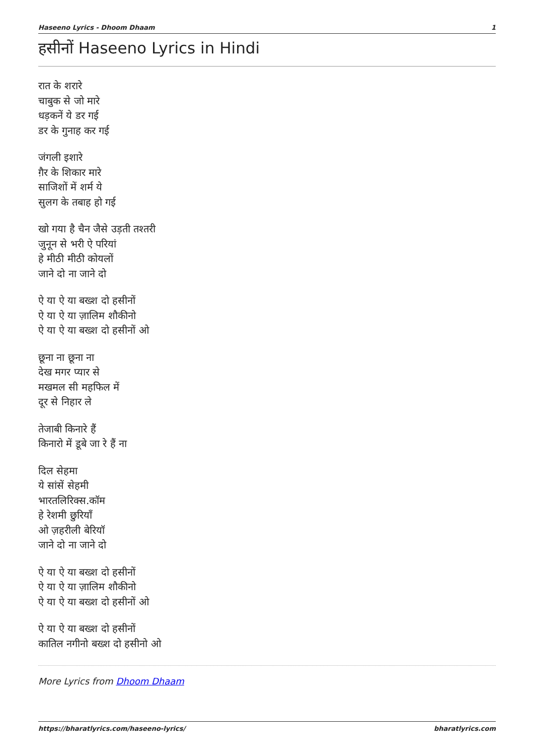Haseeno Lyrics - Dhoom Dhaam 1
हसीनों Haseeno Lyrics in Hindi
रात के शरारे
चाबुक से जो मारे
धड़कनें ये डर गई
डर के गुनाह कर गई
जंगली इशारे
ग़ैर के शिकार मारे
साजिशों में शर्म ये
सुलग के तबाह हो गई
खो गया है चैन जैसे उड़ती तश्तरी
जुनून से भरी ऐ परियां
हे मीठी मीठी कोयलों
जाने दो ना जाने दो
ऐ या ऐ या बख्श दो हसीनों
ऐ या ऐ या ज़ालिम शौकीनो
ऐ या ऐ या बख्श दो हसीनों ओ
छूना ना छूना ना
देख मगर प्यार से
मखमल सी महफिल में
दूर से निहार ले
तेजाबी किनारे हैं
किनारो में डूबे जा रे हैं ना
दिल सेहमा
ये सांसें सेहमी
भारतलिरिक्स.कॉम
हे रेशमी छुरियाँ
ओ ज़हरीली बेरियॉ
जाने दो ना जाने दो
ऐ या ऐ या बख्श दो हसीनों
ऐ या ऐ या ज़ालिम शौकीनो
ऐ या ऐ या बख्श दो हसीनों ओ
ऐ या ऐ या बख्श दो हसीनों
कातिल नगीनो बख्श दो हसीनो ओ
More Lyrics from Dhoom Dhaam
https://bharatlyrics.com/haseeno-lyrics/ bharatlyrics.com